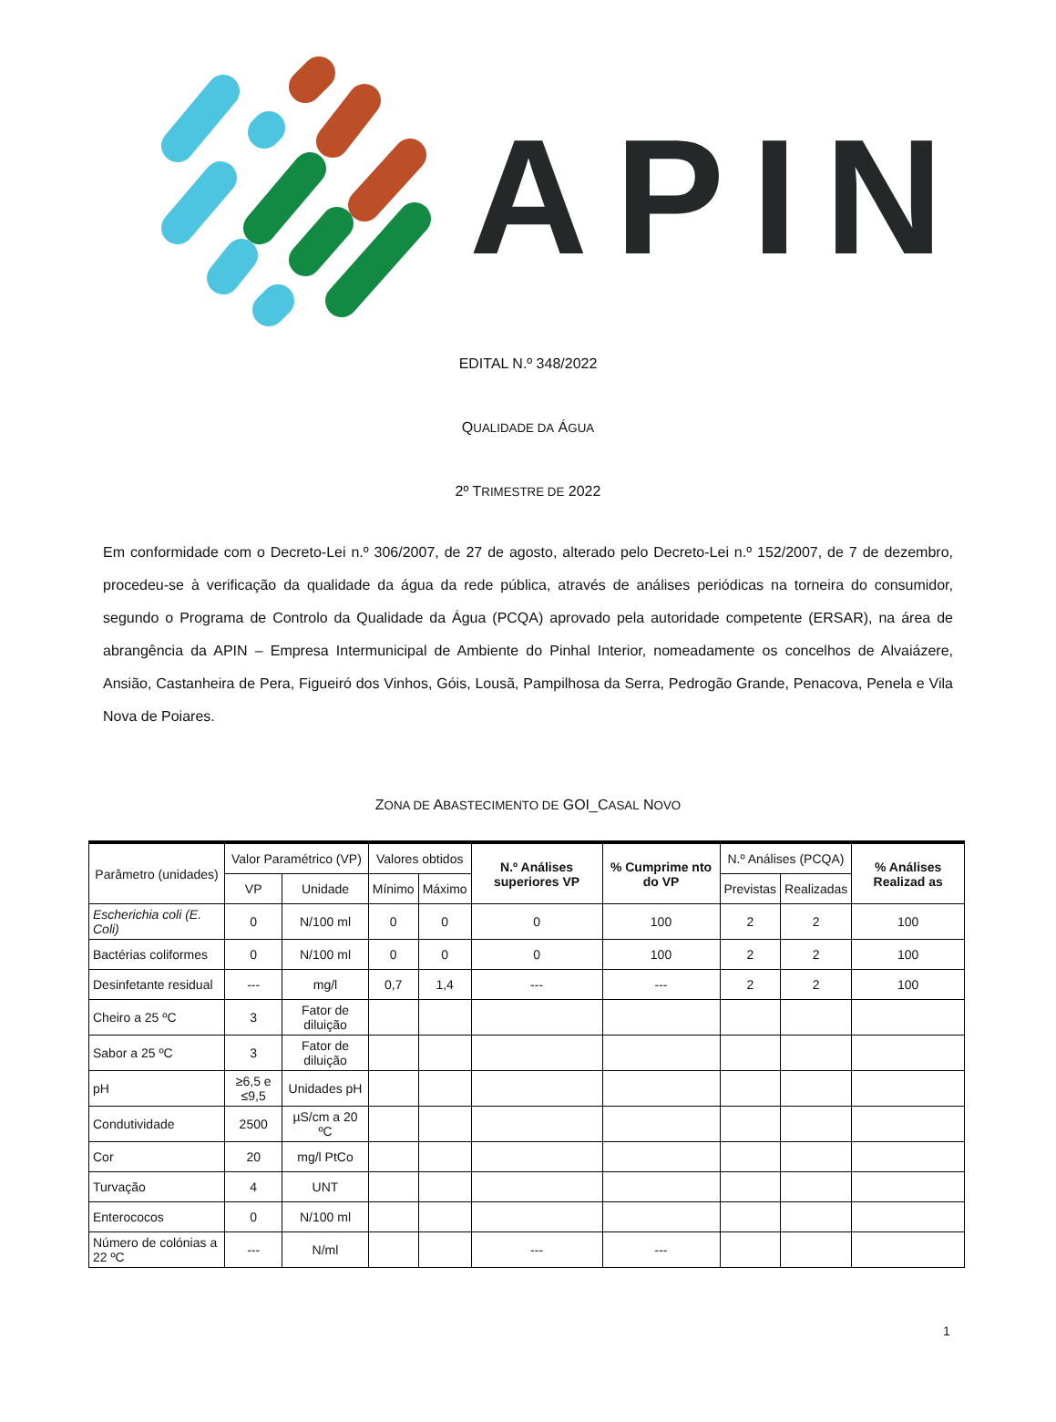APIN
EDITAL N.º 348/2022
QUALIDADE DA ÁGUA
2º TRIMESTRE DE 2022
Em conformidade com o Decreto-Lei n.º 306/2007, de 27 de agosto, alterado pelo Decreto-Lei n.º 152/2007, de 7 de dezembro, procedeu-se à verificação da qualidade da água da rede pública, através de análises periódicas na torneira do consumidor, segundo o Programa de Controlo da Qualidade da Água (PCQA) aprovado pela autoridade competente (ERSAR), na área de abrangência da APIN – Empresa Intermunicipal de Ambiente do Pinhal Interior, nomeadamente os concelhos de Alvaiázere, Ansião, Castanheira de Pera, Figueiró dos Vinhos, Góis, Lousã, Pampilhosa da Serra, Pedrogão Grande, Penacova, Penela e Vila Nova de Poiares.
ZONA DE ABASTECIMENTO DE GOI_CASAL NOVO
| Parâmetro (unidades) | Valor Paramétrico (VP) | | Valores obtidos | | N.º Análises superiores VP | % Cumprime nto do VP | N.º Análises (PCQA) | | % Análises Realizad as |
| --- | --- | --- | --- | --- | --- | --- | --- | --- | --- |
| | VP | Unidade | Mínimo | Máximo | | | Previstas | Realizadas | |
| Escherichia coli (E. Coli) | 0 | N/100 ml | 0 | 0 | 0 | 100 | 2 | 2 | 100 |
| Bactérias coliformes | 0 | N/100 ml | 0 | 0 | 0 | 100 | 2 | 2 | 100 |
| Desinfetante residual | --- | mg/l | 0,7 | 1,4 | --- | --- | 2 | 2 | 100 |
| Cheiro a 25 ºC | 3 | Fator de diluição | | | | | | | |
| Sabor a 25 ºC | 3 | Fator de diluição | | | | | | | |
| pH | ≥6,5 e ≤9,5 | Unidades pH | | | | | | | |
| Condutividade | 2500 | µS/cm a 20 ºC | | | | | | | |
| Cor | 20 | mg/l PtCo | | | | | | | |
| Turvação | 4 | UNT | | | | | | | |
| Enterococos | 0 | N/100 ml | | | | | | | |
| Número de colónias a 22 ºC | --- | N/ml | | | --- | --- | | | |
1